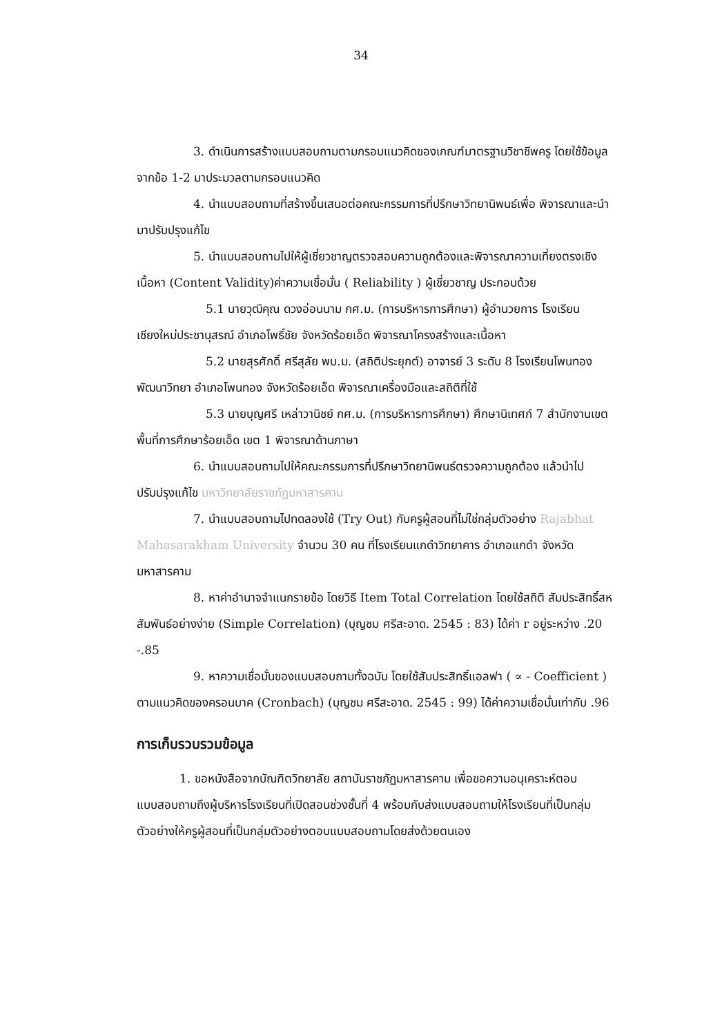34
3. ดำเนินการสร้างแบบสอบถามตามกรอบแนวคิดของเกณฑ์มาตรฐานวิชาชีพครู โดยใช้ข้อมูลจากข้อ 1-2 มาประมวลตามกรอบแนวคิด
4. นำแบบสอบถามที่สร้างขึ้นเสนอต่อคณะกรรมการที่ปรึกษาวิทยานิพนธ์เพื่อ พิจารณาและนำมาปรับปรุงแก้ไข
5. นำแบบสอบถามไปให้ผู้เชี่ยวชาญตรวจสอบความถูกต้องและพิจารณาความเที่ยงตรงเชิงเนื้อหา (Content Validity)ค่าความเชื่อมั่น ( Reliability ) ผู้เชี่ยวชาญ ประกอบด้วย
5.1 นายวุฒิคุณ ดวงอ่อนนาม กศ.ม. (การบริหารการศึกษา) ผู้อำนวยการ โรงเรียนเชียงใหม่ประชานุสรณ์ อำเภอโพธิ์ชัย จังหวัดร้อยเอ็ด พิจารณาโครงสร้างและเนื้อหา
5.2 นายสุรศักดิ์ ศรีสุลัย พบ.ม. (สถิติประยุกต์) อาจารย์ 3 ระดับ 8 โรงเรียนโพนทองพัฒนาวิทยา อำเภอโพนทอง จังหวัดร้อยเอ็ด พิจารณาเครื่องมือและสถิติที่ใช้
5.3 นายบุญศรี เหล่าวานิชย์ กศ.ม. (การบริหารการศึกษา) ศึกษานิเทศก์ 7 สำนักงานเขตพื้นที่การศึกษาร้อยเอ็ด เขต 1 พิจารณาด้านภาษา
6. นำแบบสอบถามไปให้คณะกรรมการที่ปรึกษาวิทยานิพนธ์ตรวจความถูกต้อง แล้วนำไปปรับปรุงแก้ไข มหาวิทยาลัยราชภัฏมหาสารคาม
7. นำแบบสอบถามไปทดลองใช้ (Try Out) กับครูผู้สอนที่ไม่ใช่กลุ่มตัวอย่าง Rajabhat Mahasarakham University จำนวน 30 คน ที่โรงเรียนแกดำวิทยาคาร อำเภอแกดำ จังหวัดมหาสารคาม
8. หาค่าอำนาจจำแนกรายข้อ โดยวิธี Item Total Correlation โดยใช้สถิติ สัมประสิทธิ์สหสัมพันธ์อย่างง่าย (Simple Correlation) (บุญชม ศรีสะอาด. 2545 : 83) ได้ค่า r อยู่ระหว่าง .20 -.85
9. หาความเชื่อมั่นของแบบสอบถามทั้งฉบับ โดยใช้สัมประสิทธิ์แอลฟา ( ∝ - Coefficient ) ตามแนวคิดของครอนบาค (Cronbach) (บุญชม ศรีสะอาด. 2545 : 99) ได้ค่าความเชื่อมั่นเท่ากับ .96
การเก็บรวบรวมข้อมูล
1. ขอหนังสือจากบัณฑิตวิทยาลัย สถาบันราชภัฏมหาสารคาม เพื่อขอความอนุเคราะห์ตอบแบบสอบถามถึงผู้บริหารโรงเรียนที่เปิดสอนช่วงชั้นที่ 4 พร้อมกับส่งแบบสอบถามให้โรงเรียนที่เป็นกลุ่มตัวอย่างให้ครูผู้สอนที่เป็นกลุ่มตัวอย่างตอบแบบสอบถามโดยส่งด้วยตนเอง